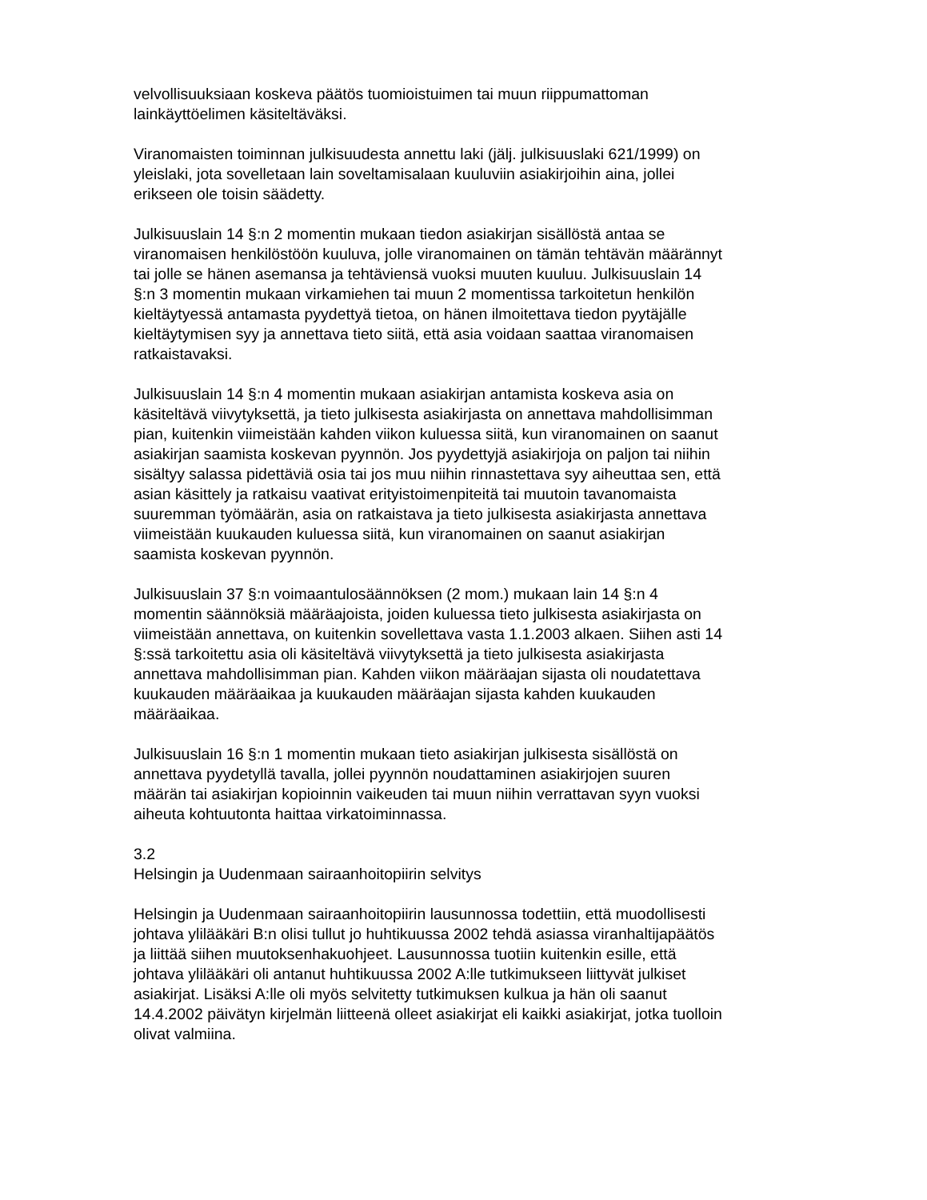velvollisuuksiaan koskeva päätös tuomioistuimen tai muun riippumattoman lainkäyttöelimen käsiteltäväksi.
Viranomaisten toiminnan julkisuudesta annettu laki (jälj. julkisuuslaki 621/1999) on yleislaki, jota sovelletaan lain soveltamisalaan kuuluviin asiakirjoihin aina, jollei erikseen ole toisin säädetty.
Julkisuuslain 14 §:n 2 momentin mukaan tiedon asiakirjan sisällöstä antaa se viranomaisen henkilöstöön kuuluva, jolle viranomainen on tämän tehtävän määrännyt tai jolle se hänen asemansa ja tehtäviensä vuoksi muuten kuuluu. Julkisuuslain 14 §:n 3 momentin mukaan virkamiehen tai muun 2 momentissa tarkoitetun henkilön kieltäytyessä antamasta pyydettyä tietoa, on hänen ilmoitettava tiedon pyytäjälle kieltäytymisen syy ja annettava tieto siitä, että asia voidaan saattaa viranomaisen ratkaistavaksi.
Julkisuuslain 14 §:n 4 momentin mukaan asiakirjan antamista koskeva asia on käsiteltävä viivytyksettä, ja tieto julkisesta asiakirjasta on annettava mahdollisimman pian, kuitenkin viimeistään kahden viikon kuluessa siitä, kun viranomainen on saanut asiakirjan saamista koskevan pyynnön. Jos pyydettyjä asiakirjoja on paljon tai niihin sisältyy salassa pidettäviä osia tai jos muu niihin rinnastettava syy aiheuttaa sen, että asian käsittely ja ratkaisu vaativat erityistoimenpiteitä tai muutoin tavanomaista suuremman työmäärän, asia on ratkaistava ja tieto julkisesta asiakirjasta annettava viimeistään kuukauden kuluessa siitä, kun viranomainen on saanut asiakirjan saamista koskevan pyynnön.
Julkisuuslain 37 §:n voimaantulosäännöksen (2 mom.) mukaan lain 14 §:n 4 momentin säännöksiä määräajoista, joiden kuluessa tieto julkisesta asiakirjasta on viimeistään annettava, on kuitenkin sovellettava vasta 1.1.2003 alkaen. Siihen asti 14 §:ssä tarkoitettu asia oli käsiteltävä viivytyksettä ja tieto julkisesta asiakirjasta annettava mahdollisimman pian. Kahden viikon määräajan sijasta oli noudatettava kuukauden määräaikaa ja kuukauden määräajan sijasta kahden kuukauden määräaikaa.
Julkisuuslain 16 §:n 1 momentin mukaan tieto asiakirjan julkisesta sisällöstä on annettava pyydetyllä tavalla, jollei pyynnön noudattaminen asiakirjojen suuren määrän tai asiakirjan kopioinnin vaikeuden tai muun niihin verrattavan syyn vuoksi aiheuta kohtuutonta haittaa virkatoiminnassa.
3.2
Helsingin ja Uudenmaan sairaanhoitopiirin selvitys
Helsingin ja Uudenmaan sairaanhoitopiirin lausunnossa todettiin, että muodollisesti johtava ylilääkäri B:n olisi tullut jo huhtikuussa 2002 tehdä asiassa viranhaltijapäätös ja liittää siihen muutoksenhakuohjeet. Lausunnossa tuotiin kuitenkin esille, että johtava ylilääkäri oli antanut huhtikuussa 2002 A:lle tutkimukseen liittyvät julkiset asiakirjat. Lisäksi A:lle oli myös selvitetty tutkimuksen kulkua ja hän oli saanut 14.4.2002 päivätyn kirjelmän liitteenä olleet asiakirjat eli kaikki asiakirjat, jotka tuolloin olivat valmiina.